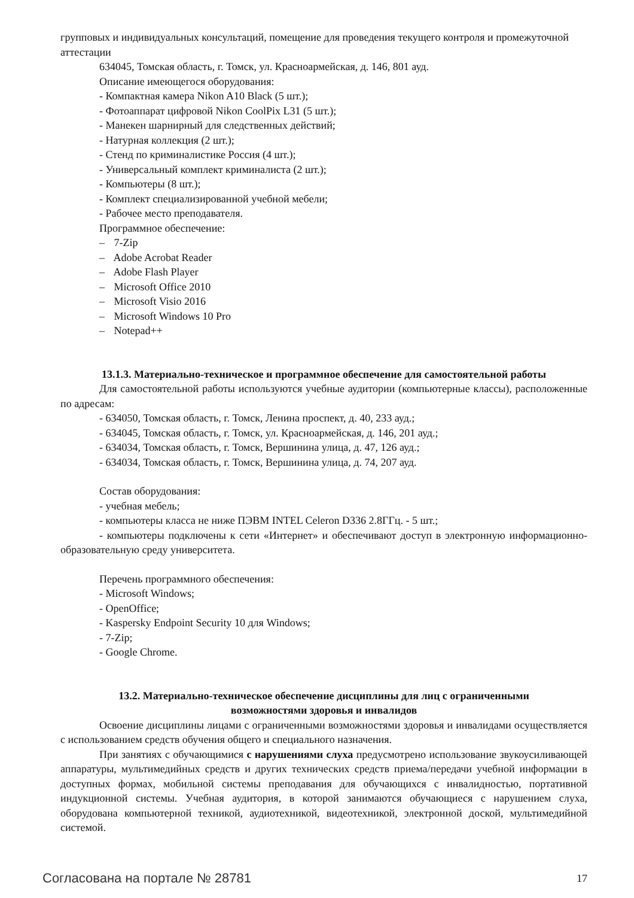групповых и индивидуальных консультаций, помещение для проведения текущего контроля и промежуточной аттестации
634045, Томская область, г. Томск, ул. Красноармейская, д. 146, 801 ауд.
Описание имеющегося оборудования:
- Компактная камера Nikon A10 Black (5 шт.);
- Фотоаппарат цифровой Nikon CoolPix L31 (5 шт.);
- Манекен шарнирный для следственных действий;
- Натурная коллекция (2 шт.);
- Стенд по криминалистике Россия (4 шт.);
- Универсальный комплект криминалиста (2 шт.);
- Компьютеры (8 шт.);
- Комплект специализированной учебной мебели;
- Рабочее место преподавателя.
Программное обеспечение:
– 7-Zip
– Adobe Acrobat Reader
– Adobe Flash Player
– Microsoft Office 2010
– Microsoft Visio 2016
– Microsoft Windows 10 Pro
– Notepad++
13.1.3. Материально-техническое и программное обеспечение для самостоятельной работы
Для самостоятельной работы используются учебные аудитории (компьютерные классы), расположенные по адресам:
- 634050, Томская область, г. Томск, Ленина проспект, д. 40, 233 ауд.;
- 634045, Томская область, г. Томск, ул. Красноармейская, д. 146, 201 ауд.;
- 634034, Томская область, г. Томск, Вершинина улица, д. 47, 126 ауд.;
- 634034, Томская область, г. Томск, Вершинина улица, д. 74, 207 ауд.
Состав оборудования:
- учебная мебель;
- компьютеры класса не ниже ПЭВМ INTEL Celeron D336 2.8ГГц. - 5 шт.;
- компьютеры подключены к сети «Интернет» и обеспечивают доступ в электронную информационно-образовательную среду университета.
Перечень программного обеспечения:
- Microsoft Windows;
- OpenOffice;
- Kaspersky Endpoint Security 10 для Windows;
- 7-Zip;
- Google Chrome.
13.2. Материально-техническое обеспечение дисциплины для лиц с ограниченными
возможностями здоровья и инвалидов
Освоение дисциплины лицами с ограниченными возможностями здоровья и инвалидами осуществляется с использованием средств обучения общего и специального назначения.
При занятиях с обучающимися с нарушениями слуха предусмотрено использование звукоусиливающей аппаратуры, мультимедийных средств и других технических средств приема/передачи учебной информации в доступных формах, мобильной системы преподавания для обучающихся с инвалидностью, портативной индукционной системы. Учебная аудитория, в которой занимаются обучающиеся с нарушением слуха, оборудована компьютерной техникой, аудиотехникой, видеотехникой, электронной доской, мультимедийной системой.
Согласована на портале № 28781 17